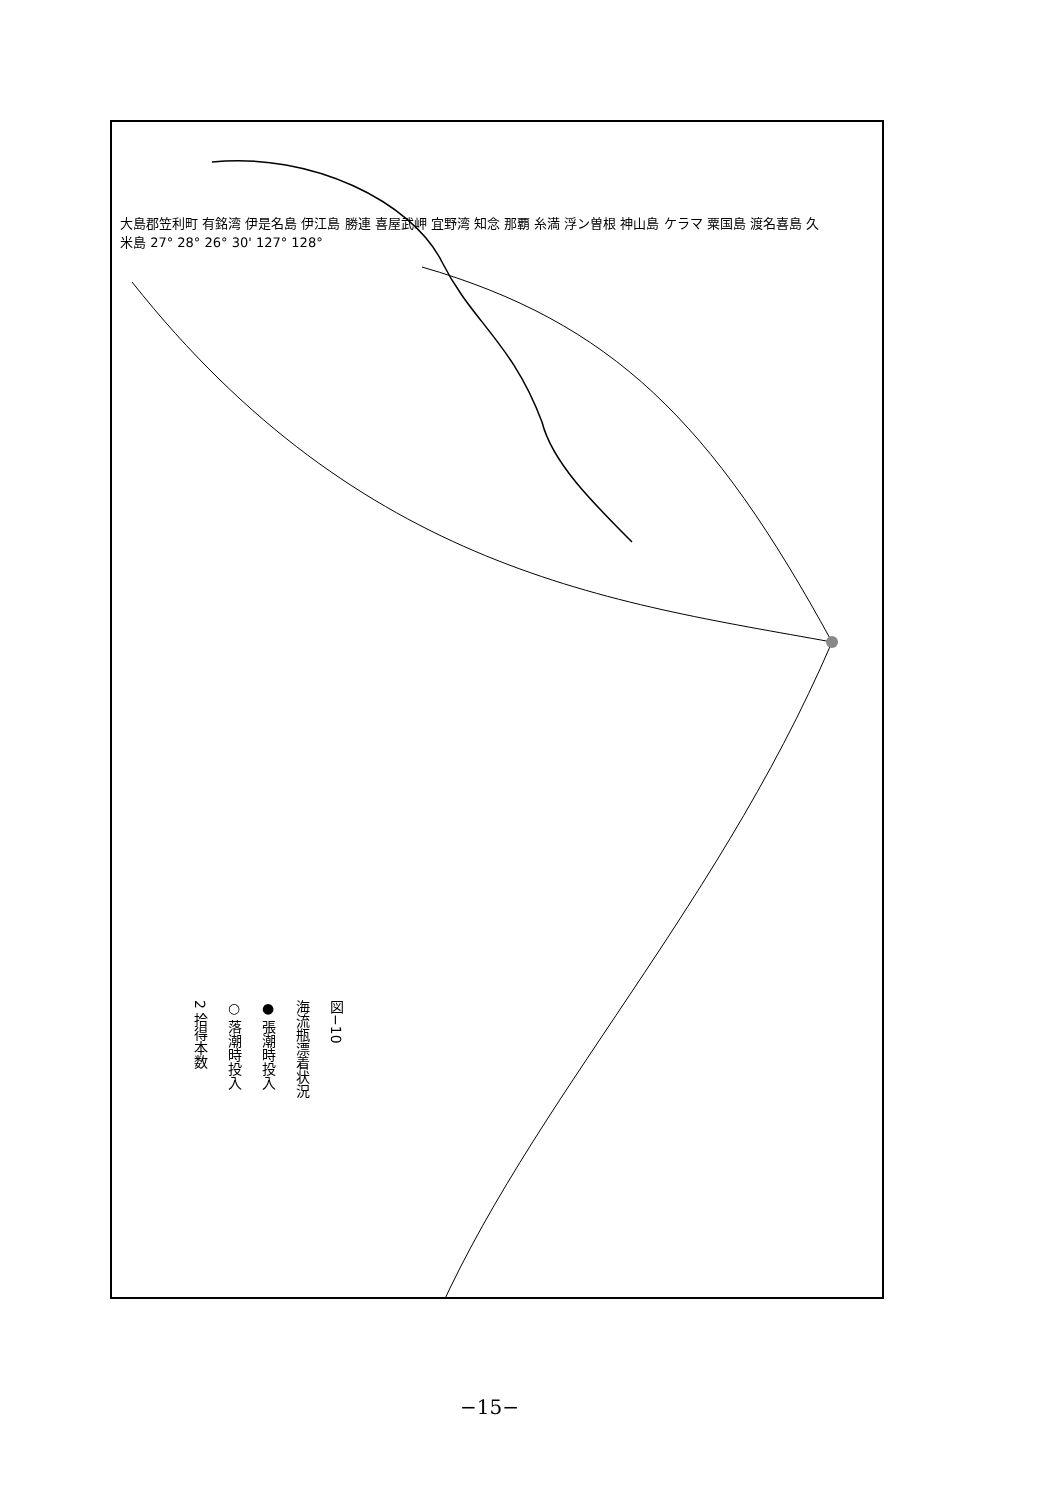大島郡笠利町 有銘湾 伊是名島 伊江島 勝連 喜屋武岬 宜野湾 知念 那覇 糸満 浮ン曽根 神山島 ケラマ 粟国島 渡名喜島 久米島 27° 28° 26° 30' 127° 128°
図−10
海流瓶漂着状況
● 張潮時投入
○ 落潮時投入
2 拾得本数
−15−